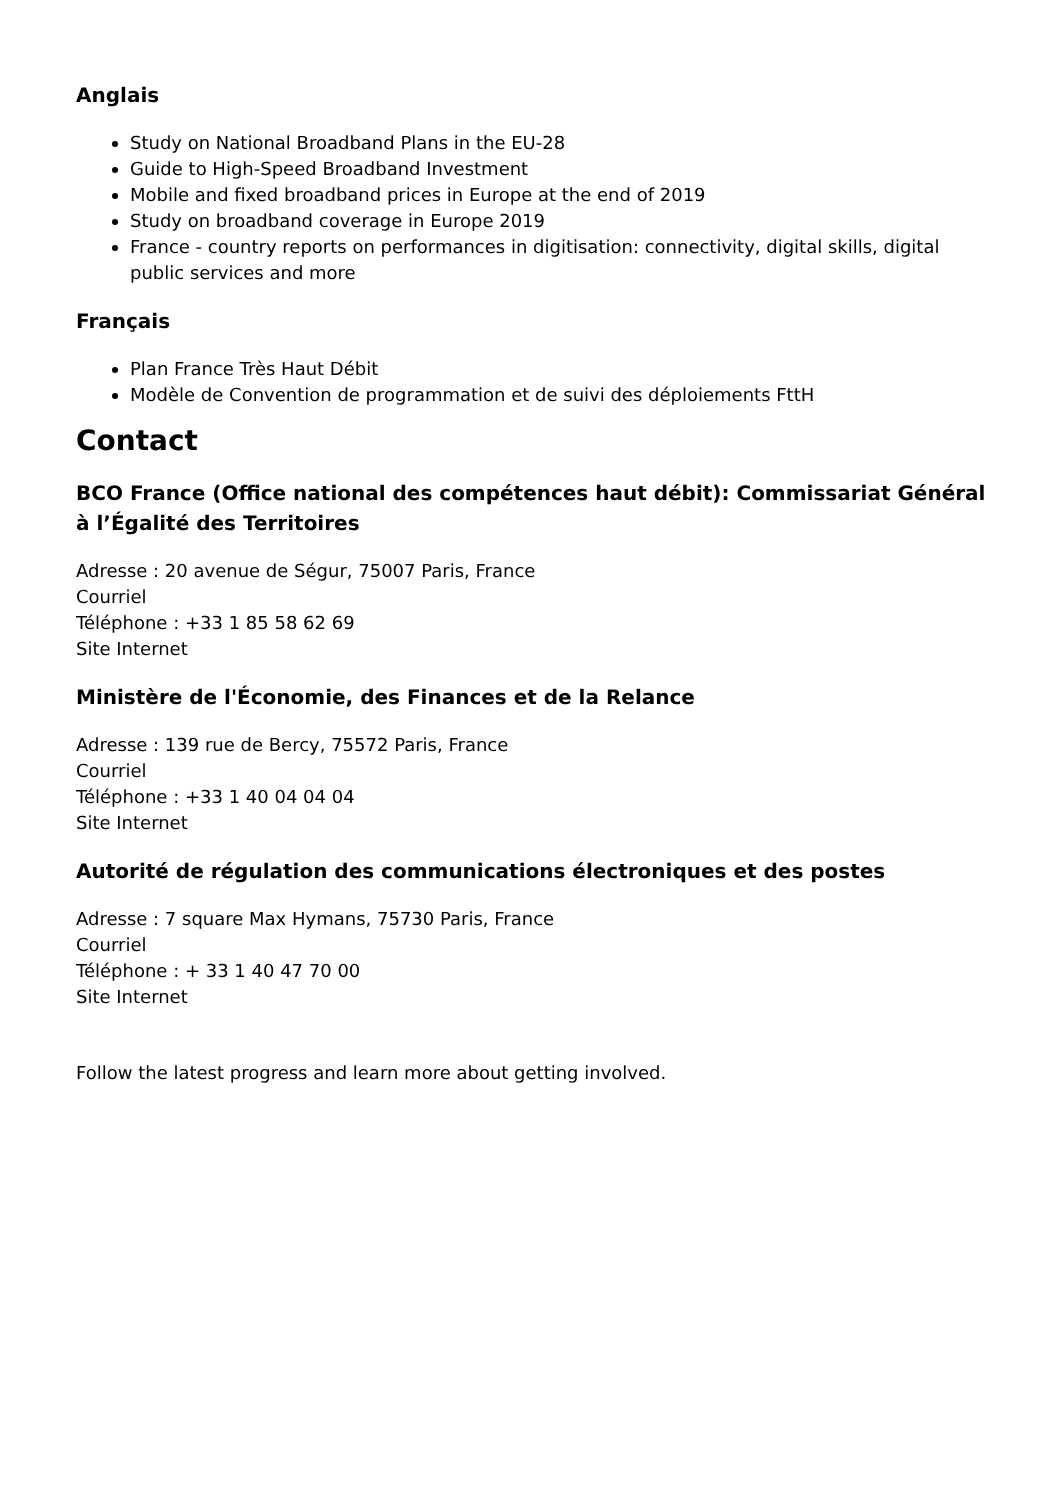Anglais
Study on National Broadband Plans in the EU-28
Guide to High-Speed Broadband Investment
Mobile and fixed broadband prices in Europe at the end of 2019
Study on broadband coverage in Europe 2019
France - country reports on performances in digitisation: connectivity, digital skills, digital public services and more
Français
Plan France Très Haut Débit
Modèle de Convention de programmation et de suivi des déploiements FttH
Contact
BCO France (Office national des compétences haut débit): Commissariat Général à l’Égalité des Territoires
Adresse : 20 avenue de Ségur, 75007 Paris, France
Courriel
Téléphone : +33 1 85 58 62 69
Site Internet
Ministère de l'Économie, des Finances et de la Relance
Adresse : 139 rue de Bercy, 75572 Paris, France
Courriel
Téléphone : +33 1 40 04 04 04
Site Internet
Autorité de régulation des communications électroniques et des postes
Adresse : 7 square Max Hymans, 75730 Paris, France
Courriel
Téléphone : + 33 1 40 47 70 00
Site Internet
Follow the latest progress and learn more about getting involved.